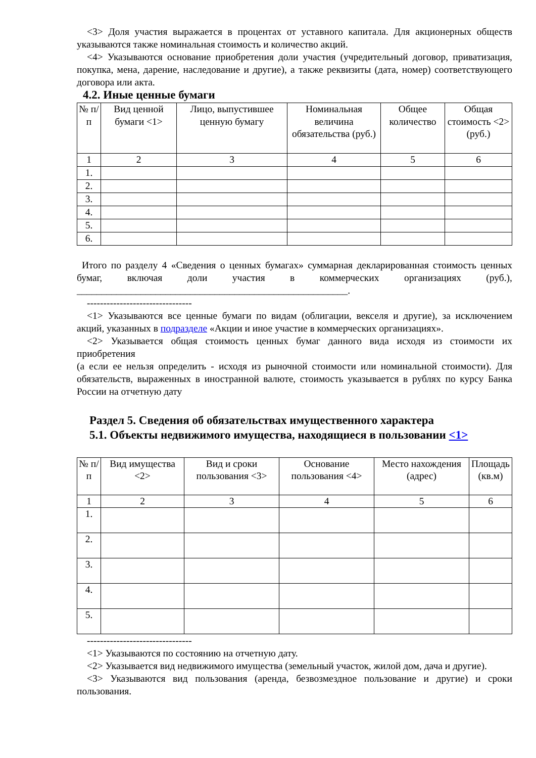<3> Доля участия выражается в процентах от уставного капитала. Для акционерных обществ указываются также номинальная стоимость и количество акций.
<4> Указываются основание приобретения доли участия (учредительный договор, приватизация, покупка, мена, дарение, наследование и другие), а также реквизиты (дата, номер) соответствующего договора или акта.
4.2. Иные ценные бумаги
| № п/п | Вид ценной бумаги <1> | Лицо, выпустившее ценную бумагу | Номинальная величина обязательства (руб.) | Общее количество | Общая стоимость <2> (руб.) |
| --- | --- | --- | --- | --- | --- |
| 1 | 2 | 3 | 4 | 5 | 6 |
| 1. | | | | | |
| 2. | | | | | |
| 3. | | | | | |
| 4. | | | | | |
| 5. | | | | | |
| 6. | | | | | |
Итого по разделу 4 «Сведения о ценных бумагах» суммарная декларированная стоимость ценных бумаг, включая доли участия в коммерческих организациях (руб.), _______________________________________________________.
--------------------------------
<1> Указываются все ценные бумаги по видам (облигации, векселя и другие), за исключением акций, указанных в подразделе «Акции и иное участие в коммерческих организациях».
<2> Указывается общая стоимость ценных бумаг данного вида исходя из стоимости их приобретения
(а если ее нельзя определить - исходя из рыночной стоимости или номинальной стоимости). Для обязательств, выраженных в иностранной валюте, стоимость указывается в рублях по курсу Банка России на отчетную дату
Раздел 5. Сведения об обязательствах имущественного характера
5.1. Объекты недвижимого имущества, находящиеся в пользовании <1>
| № п/п | Вид имущества <2> | Вид и сроки пользования <3> | Основание пользования <4> | Место нахождения (адрес) | Площадь (кв.м) |
| --- | --- | --- | --- | --- | --- |
| 1 | 2 | 3 | 4 | 5 | 6 |
| 1. | | | | | |
| 2. | | | | | |
| 3. | | | | | |
| 4. | | | | | |
| 5. | | | | | |
--------------------------------
<1> Указываются по состоянию на отчетную дату.
<2> Указывается вид недвижимого имущества (земельный участок, жилой дом, дача и другие).
<3> Указываются вид пользования (аренда, безвозмездное пользование и другие) и сроки пользования.